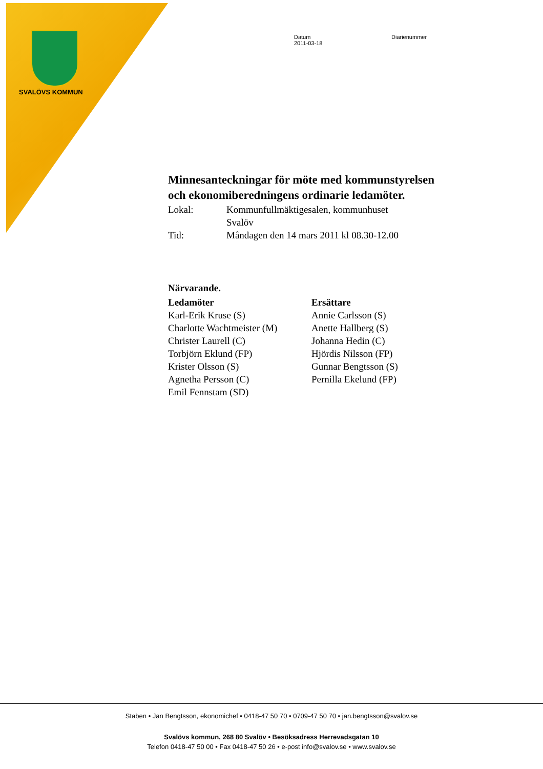SVALÖVS KOMMUN
Datum
2011-03-18
Diarienummer
Minnesanteckningar för möte med kommunstyrelsen och ekonomiberedningens ordinarie ledamöter.
Lokal: Kommunfullmäktigesalen, kommunhuset
Svalöv
Tid: Måndagen den 14 mars 2011 kl 08.30-12.00
Närvarande.
Ledamöter
Karl-Erik Kruse (S)
Charlotte Wachtmeister (M)
Christer Laurell (C)
Torbjörn Eklund (FP)
Krister Olsson (S)
Agnetha Persson (C)
Emil Fennstam (SD)
Ersättare
Annie Carlsson (S)
Anette Hallberg (S)
Johanna Hedin (C)
Hjördis Nilsson (FP)
Gunnar Bengtsson (S)
Pernilla Ekelund (FP)
Staben • Jan Bengtsson, ekonomichef • 0418-47 50 70 • 0709-47 50 70 • jan.bengtsson@svalov.se
Svalövs kommun, 268 80 Svalöv • Besöksadress Herrevadsgatan 10
Telefon 0418-47 50 00 • Fax 0418-47 50 26 • e-post info@svalov.se • www.svalov.se